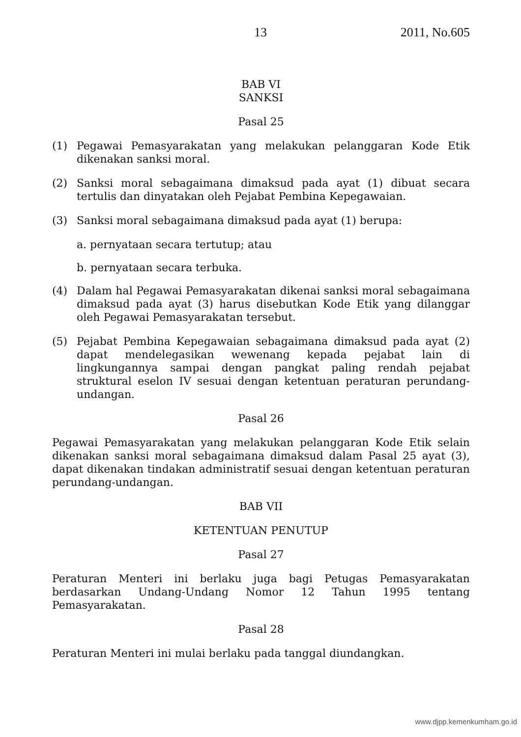13 2011, No.605
BAB VI
SANKSI
Pasal 25
(1) Pegawai Pemasyarakatan yang melakukan pelanggaran Kode Etik dikenakan sanksi moral.
(2) Sanksi moral sebagaimana dimaksud pada ayat (1) dibuat secara tertulis dan dinyatakan oleh Pejabat Pembina Kepegawaian.
(3) Sanksi moral sebagaimana dimaksud pada ayat (1) berupa:
a. pernyataan secara tertutup; atau
b. pernyataan secara terbuka.
(4) Dalam hal Pegawai Pemasyarakatan dikenai sanksi moral sebagaimana dimaksud pada ayat (3) harus disebutkan Kode Etik yang dilanggar oleh Pegawai Pemasyarakatan tersebut.
(5) Pejabat Pembina Kepegawaian sebagaimana dimaksud pada ayat (2) dapat mendelegasikan wewenang kepada pejabat lain di lingkungannya sampai dengan pangkat paling rendah pejabat struktural eselon IV sesuai dengan ketentuan peraturan perundang-undangan.
Pasal 26
Pegawai Pemasyarakatan yang melakukan pelanggaran Kode Etik selain dikenakan sanksi moral sebagaimana dimaksud dalam Pasal 25 ayat (3), dapat dikenakan tindakan administratif sesuai dengan ketentuan peraturan perundang-undangan.
BAB VII
KETENTUAN PENUTUP
Pasal 27
Peraturan Menteri ini berlaku juga bagi Petugas Pemasyarakatan berdasarkan Undang-Undang Nomor 12 Tahun 1995 tentang Pemasyarakatan.
Pasal 28
Peraturan Menteri ini mulai berlaku pada tanggal diundangkan.
www.djpp.kemenkumham.go.id